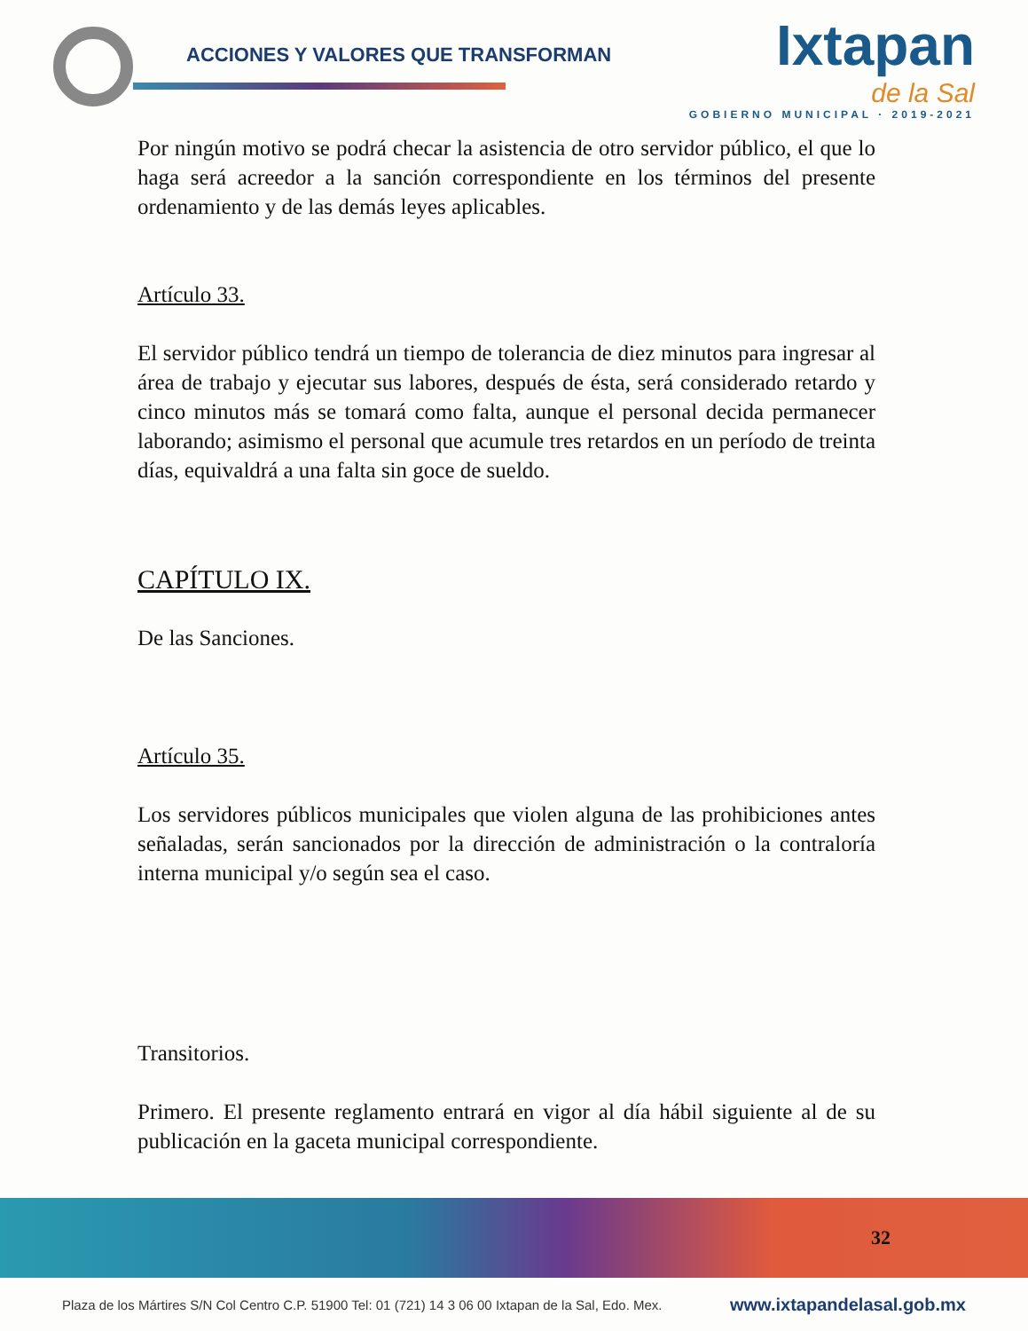ACCIONES Y VALORES QUE TRANSFORMAN
Ixtapan
de la Sal
GOBIERNO MUNICIPAL · 2019-2021
Por ningún motivo se podrá checar la asistencia de otro servidor público, el que lo haga será acreedor a la sanción correspondiente en los términos del presente ordenamiento y de las demás leyes aplicables.
Artículo 33.
El servidor público tendrá un tiempo de tolerancia de diez minutos para ingresar al área de trabajo y ejecutar sus labores, después de ésta, será considerado retardo y cinco minutos más se tomará como falta, aunque el personal decida permanecer laborando; asimismo el personal que acumule tres retardos en un período de treinta días, equivaldrá a una falta sin goce de sueldo.
CAPÍTULO IX.
De las Sanciones.
Artículo 35.
Los servidores públicos municipales que violen alguna de las prohibiciones antes señaladas, serán sancionados por la dirección de administración o la contraloría interna municipal y/o según sea el caso.
Transitorios.
Primero. El presente reglamento entrará en vigor al día hábil siguiente al de su publicación en la gaceta municipal correspondiente.
32
Plaza de los Mártires S/N Col Centro C.P. 51900 Tel: 01 (721) 14 3 06 00 Ixtapan de la Sal, Edo. Mex. www.ixtapandelasal.gob.mx